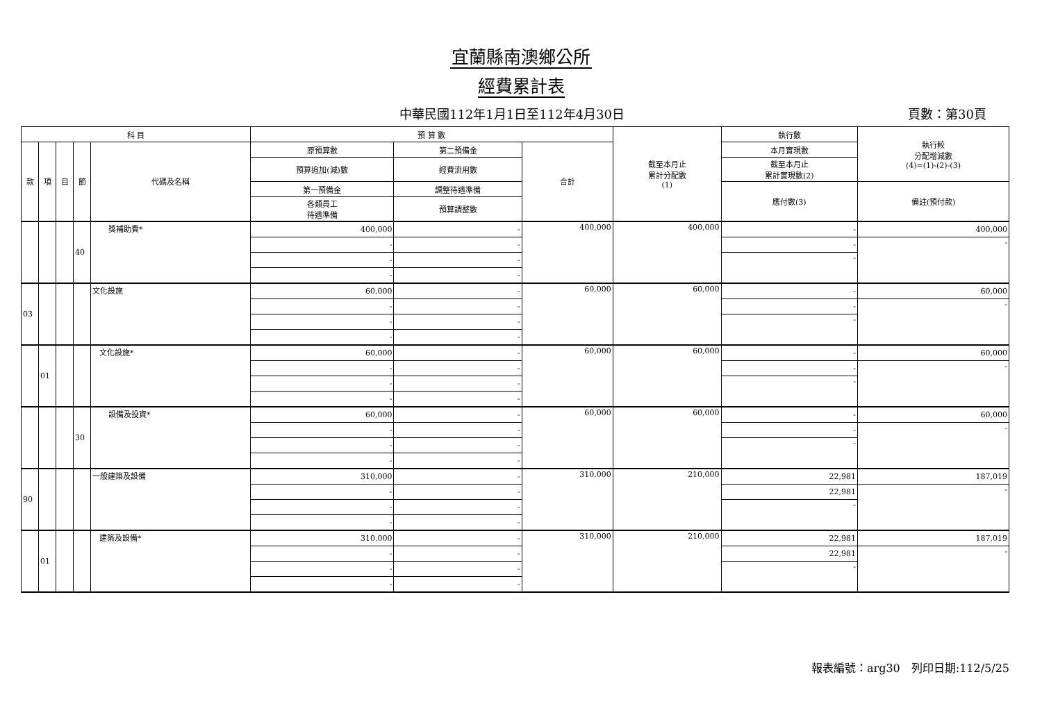宜蘭縣南澳鄉公所
經費累計表
中華民國112年1月1日至112年4月30日 頁數：第30頁
| 科 目 | | | | | 預 算 數 | | | 截至本月止 累計分配數 (1) | 執行數 | 執行較 分配增減數 (4)=(1)-(2)-(3) |
| --- | --- | --- | --- | --- | --- | --- | --- | --- | --- | --- |
| 款 | 項 | 目 | 節 | 代碼及名稱 | 原預算數 | 第二預備金 | 合計 | | 本月實現數 | |
| | | | | | 預算追加(減)數 | 經費流用數 | | | 截至本月止 累計實現數(2) | |
| | | | | | 第一預備金 | 調整待遇準備 | | | 應付數(3) | 備註(預付款) |
| | | | | | 各類員工 待遇準備 | 預算調整數 | | | | |
| | | | 40 | 獎補助費* | 400,000 | - | 400,000 | 400,000 | - | 400,000 |
| | | | | | - | - | | | - | - |
| | | | | | - | - | | | - | |
| | | | | | - | - | | | | |
| 03 | | | | 文化設施 | 60,000 | - | 60,000 | 60,000 | - | 60,000 |
| | | | | | - | - | | | - | - |
| | | | | | - | - | | | - | |
| | | | | | - | - | | | | |
| | 01 | | | 文化設施* | 60,000 | - | 60,000 | 60,000 | - | 60,000 |
| | | | | | - | - | | | - | - |
| | | | | | - | - | | | - | |
| | | | | | - | - | | | | |
| | | | 30 | 設備及投資* | 60,000 | - | 60,000 | 60,000 | - | 60,000 |
| | | | | | - | - | | | - | - |
| | | | | | - | - | | | - | |
| | | | | | - | - | | | | |
| 90 | | | | 一般建築及設備 | 310,000 | - | 310,000 | 210,000 | 22,981 | 187,019 |
| | | | | | - | - | | | 22,981 | - |
| | | | | | - | - | | | - | |
| | | | | | - | - | | | | |
| | 01 | | | 建築及設備* | 310,000 | - | 310,000 | 210,000 | 22,981 | 187,019 |
| | | | | | - | - | | | 22,981 | - |
| | | | | | - | - | | | - | |
| | | | | | - | - | | | | |
報表編號：arg30　列印日期:112/5/25